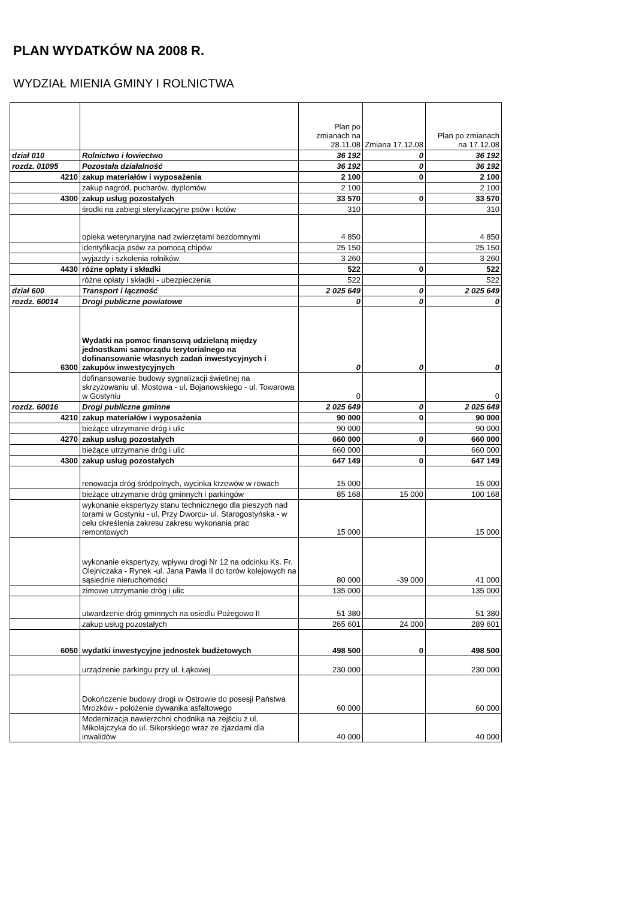PLAN WYDATKÓW NA 2008 R.
WYDZIAŁ MIENIA GMINY I ROLNICTWA
| | | Plan po zmianach na 28.11.08 | Zmiana 17.12.08 | Plan po zmianach na 17.12.08 |
| --- | --- | --- | --- | --- |
| dział 010 | Rolnictwo i łowiectwo | 36 192 | 0 | 36 192 |
| rozdz. 01095 | Pozostała działalność | 36 192 | 0 | 36 192 |
| 4210 | zakup materiałów i wyposażenia | 2 100 | 0 | 2 100 |
| | zakup nagród, pucharów, dyplomów | 2 100 | | 2 100 |
| 4300 | zakup usług pozostałych | 33 570 | 0 | 33 570 |
| | środki na zabiegi sterylizacyjne psów i kotów | 310 | | 310 |
| | opieka weterynaryjna nad zwierzętami bezdomnymi | 4 850 | | 4 850 |
| | identyfikacja psów za pomocą chipów | 25 150 | | 25 150 |
| | wyjazdy i szkolenia rolników | 3 260 | | 3 260 |
| 4430 | różne opłaty i składki | 522 | 0 | 522 |
| | różne opłaty i składki - ubezpieczenia | 522 | | 522 |
| dział 600 | Transport i łączność | 2 025 649 | 0 | 2 025 649 |
| rozdz. 60014 | Drogi publiczne powiatowe | 0 | 0 | 0 |
| 6300 | Wydatki na pomoc finansową udzielaną między jednostkami samorządu terytorialnego na dofinansowanie własnych zadań inwestycyjnych i zakupów inwestycyjnych | 0 | 0 | 0 |
| | dofinansowanie budowy sygnalizacji świetlnej na skrzyżowaniu ul. Mostowa - ul. Bojanowskiego - ul. Towarowa w Gostyniu | 0 | | 0 |
| rozdz. 60016 | Drogi publiczne gminne | 2 025 649 | 0 | 2 025 649 |
| 4210 | zakup materiałów i wyposażenia | 90 000 | 0 | 90 000 |
| | bieżące utrzymanie dróg i ulic | 90 000 | | 90 000 |
| 4270 | zakup usług pozostałych | 660 000 | 0 | 660 000 |
| | bieżące utrzymanie dróg i ulic | 660 000 | | 660 000 |
| 4300 | zakup usług pozostałych | 647 149 | 0 | 647 149 |
| | renowacja dróg śródpolnych, wycinka krzewów w rowach | 15 000 | | 15 000 |
| | bieżące utrzymanie dróg gminnych i parkingów | 85 168 | 15 000 | 100 168 |
| | wykonanie ekspertyzy stanu technicznego dla pieszych nad torami w Gostyniu - ul. Przy Dworcu- ul. Starogostyńska - w celu określenia zakresu zakresu wykonania prac remontowych | 15 000 | | 15 000 |
| | wykonanie ekspertyzy, wpływu drogi Nr 12 na odcinku Ks. Fr. Olejniczaka - Rynek -ul. Jana Pawła II do torów kolejowych na sąsiednie nieruchomości | 80 000 | -39 000 | 41 000 |
| | zimowe utrzymanie dróg i ulic | 135 000 | | 135 000 |
| | utwardzenie dróg gminnych na osiedlu Pożegowo II | 51 380 | | 51 380 |
| | zakup usług pozostałych | 265 601 | 24 000 | 289 601 |
| 6050 | wydatki inwestycyjne jednostek budżetowych | 498 500 | 0 | 498 500 |
| | urządzenie parkingu przy ul. Łąkowej | 230 000 | | 230 000 |
| | Dokończenie budowy drogi w Ostrowie do posesji Państwa Mrozków - położenie dywanika asfaltowego | 60 000 | | 60 000 |
| | Modernizacja nawierzchni chodnika na zejściu z ul. Mikołajczyka do ul. Sikorskiego wraz ze zjazdami dla inwalidów | 40 000 | | 40 000 |